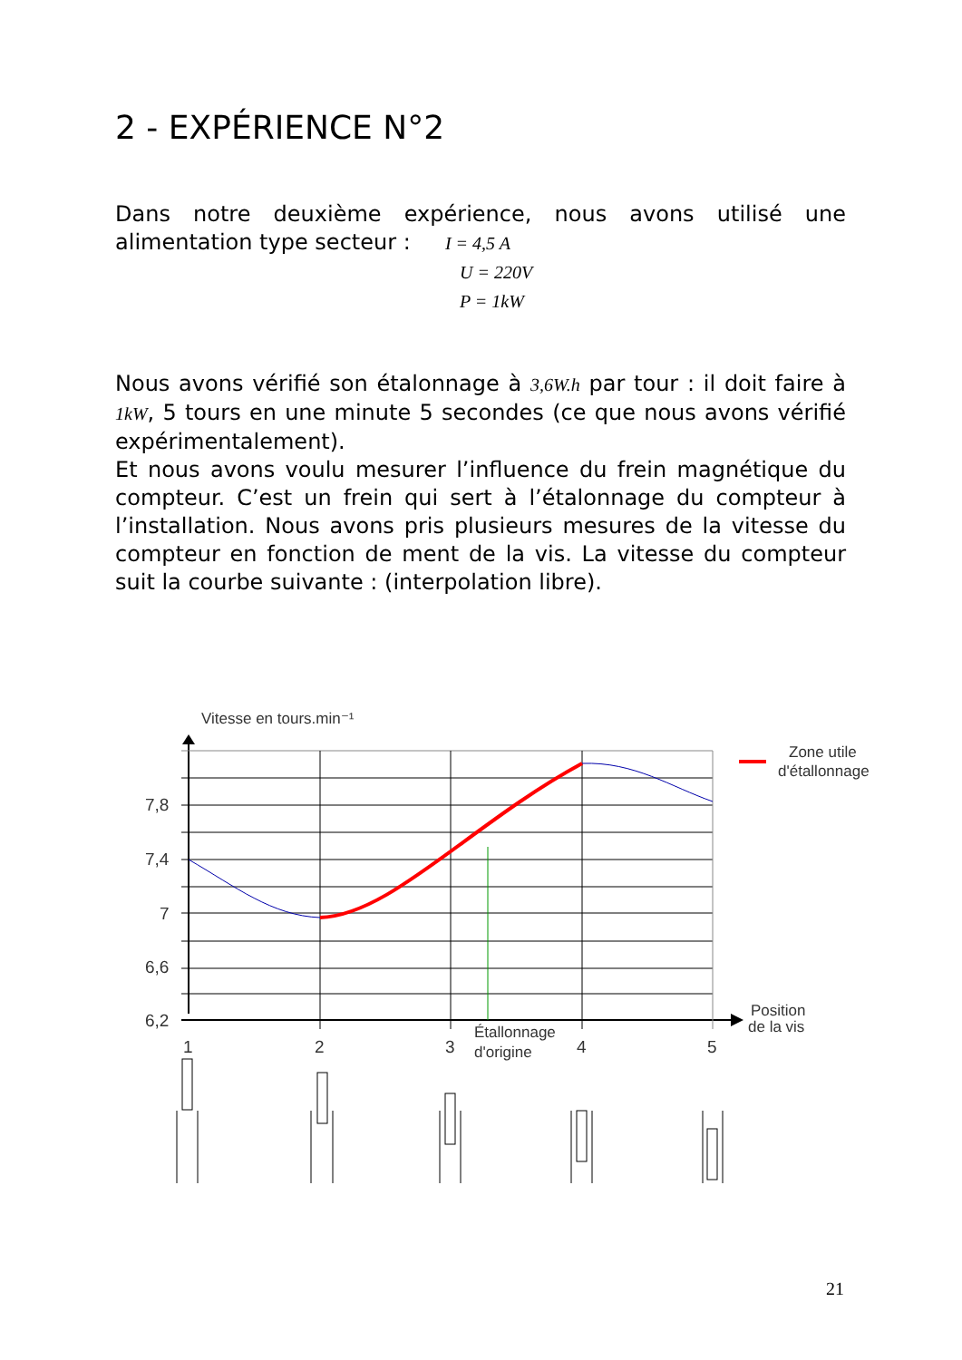2 - EXPÉRIENCE N°2
Dans notre deuxième expérience, nous avons utilisé une alimentation type secteur : I = 4,5 A
U = 220V
P = 1kW
Nous avons vérifié son étalonnage à 3,6W.h par tour : il doit faire à 1kW, 5 tours en une minute 5 secondes (ce que nous avons vérifié expérimentalement).
Et nous avons voulu mesurer l’influence du frein magnétique du compteur. C’est un frein qui sert à l’étalonnage du compteur à l’installation. Nous avons pris plusieurs mesures de la vitesse du compteur en fonction de ment de la vis. La vitesse du compteur suit la courbe suivante : (interpolation libre).
Vitesse en tours.min⁻¹
7,8
7,4
7
6,6
6,2
1
2
3
4
5
Position
de la vis
Étallonnage
d'origine
Zone utile
d'étallonnage
21